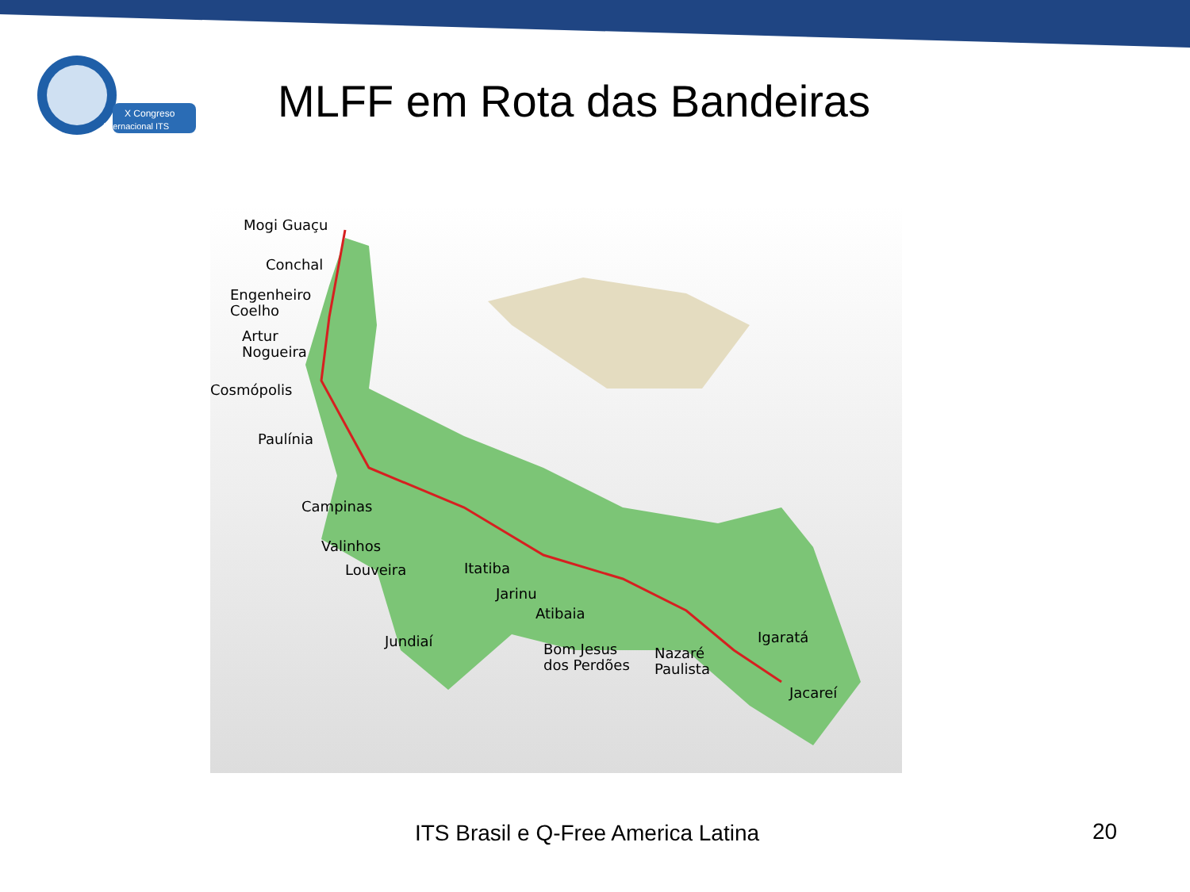X Congreso
Internacional ITS
MLFF em Rota das Bandeiras
Mogi Guaçu
Conchal
Engenheiro
Coelho
Artur
Nogueira
Cosmópolis
Paulínia
Campinas
Valinhos
Louveira
Itatiba
Jarinu
Atibaia
Jundiaí
Bom Jesus
dos Perdões
Nazaré
Paulista
Igaratá
Jacareí
ITS Brasil e Q-Free America Latina 20